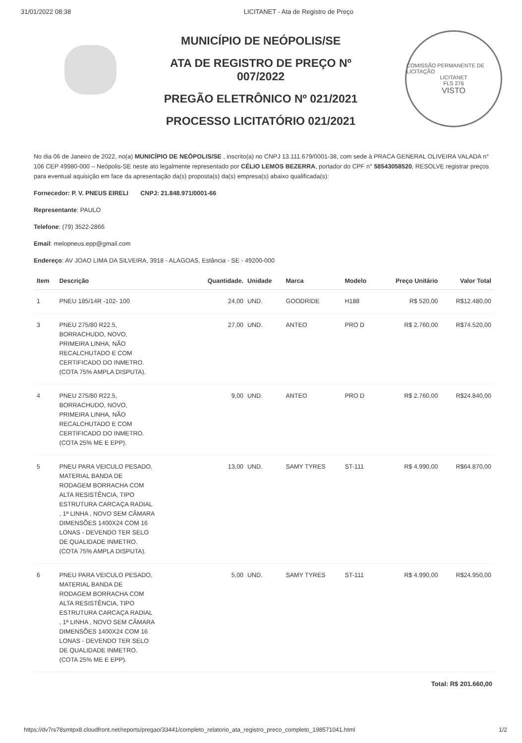31/01/2022 08:38 LICITANET - Ata de Registro de Preço
MUNICÍPIO DE NEÓPOLIS/SE
ATA DE REGISTRO DE PREÇO Nº
007/2022
PREGÃO ELETRÔNICO Nº 021/2021
PROCESSO LICITATÓRIO 021/2021
COMISSÃO PERMANENTE DE LICITAÇÃO
LICITANET
FLS 276
VISTO
No dia 06 de Janeiro de 2022, no(a) MUNICÍPIO DE NEÓPOLIS/SE , inscrito(a) no CNPJ 13.111.679/0001-38, com sede à PRACA GENERAL OLIVEIRA VALADA n° 106 CEP 49980-000 – Neópolis-SE neste ato legalmente representado por CÉLIO LEMOS BEZERRA, portador do CPF n° 58543058520, RESOLVE registrar preços para eventual aquisição em face da apresentação da(s) proposta(s) da(s) empresa(s) abaixo qualificada(s):
Fornecedor: P. V. PNEUS EIRELI CNPJ: 21.848.971/0001-66
Representante: PAULO
Telefone: (79) 3522-2866
Email: melopneus.epp@gmail.com
Endereço: AV JOAO LIMA DA SILVEIRA, 3918 - ALAGOAS, Estância - SE - 49200-000
| Item | Descrição | Quantidade. | Unidade | Marca | Modelo | Preço Unitário | Valor Total |
| --- | --- | --- | --- | --- | --- | --- | --- |
| 1 | PNEU 185/14R -102- 100 | 24,00 | UND. | GOODRIDE | H188 | R$ 520,00 | R$12.480,00 |
| 3 | PNEU 275/80 R22.5, BORRACHUDO, NOVO, PRIMEIRA LINHA, NÃO RECALCHUTADO E COM CERTIFICADO DO INMETRO. (COTA 75% AMPLA DISPUTA). | 27,00 | UND. | ANTEO | PRO D | R$ 2.760,00 | R$74.520,00 |
| 4 | PNEU 275/80 R22.5, BORRACHUDO, NOVO, PRIMEIRA LINHA, NÃO RECALCHUTADO E COM CERTIFICADO DO INMETRO. (COTA 25% ME E EPP). | 9,00 | UND. | ANTEO | PRO D | R$ 2.760,00 | R$24.840,00 |
| 5 | PNEU PARA VEICULO PESADO, MATERIAL BANDA DE RODAGEM BORRACHA COM ALTA RESISTÊNCIA, TIPO ESTRUTURA CARCAÇA RADIAL , 1ª LINHA , NOVO SEM CÂMARA DIMENSÕES 1400X24 COM 16 LONAS - DEVENDO TER SELO DE QUALIDADE INMETRO. (COTA 75% AMPLA DISPUTA). | 13,00 | UND. | SAMY TYRES | ST-111 | R$ 4.990,00 | R$64.870,00 |
| 6 | PNEU PARA VEICULO PESADO, MATERIAL BANDA DE RODAGEM BORRACHA COM ALTA RESISTÊNCIA, TIPO ESTRUTURA CARCAÇA RADIAL , 1ª LINHA , NOVO SEM CÂMARA DIMENSÕES 1400X24 COM 16 LONAS - DEVENDO TER SELO DE QUALIDADE INMETRO. (COTA 25% ME E EPP). | 5,00 | UND. | SAMY TYRES | ST-111 | R$ 4.990,00 | R$24.950,00 |
Total: R$ 201.660,00
https://dv7rs78smtpx8.cloudfront.net/reports/pregao/33441/completo_relatorio_ata_registro_preco_completo_198571041.html 1/2